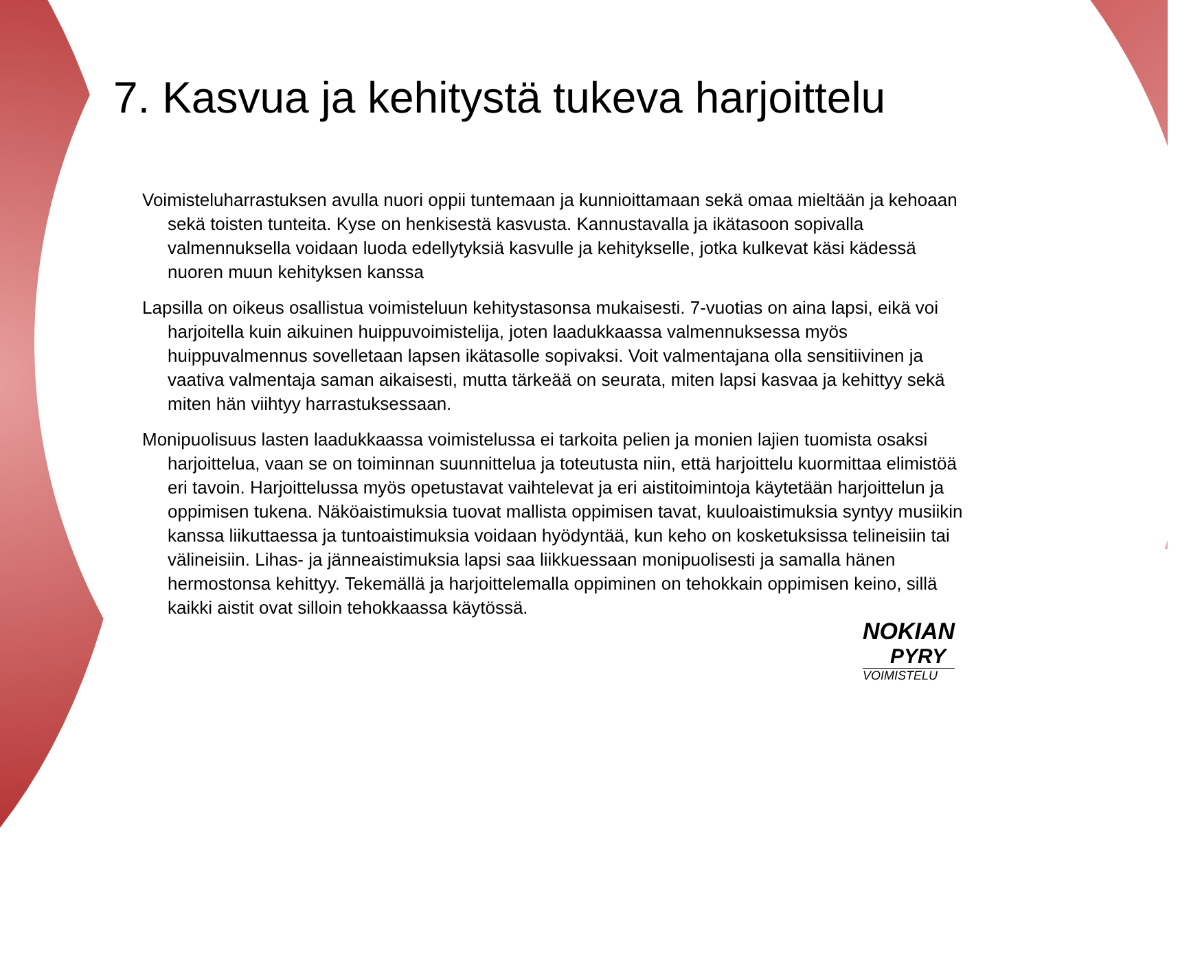7. Kasvua ja kehitystä tukeva harjoittelu
Voimisteluharrastuksen avulla nuori oppii tuntemaan ja kunnioittamaan sekä omaa mieltään ja kehoaan sekä toisten tunteita. Kyse on henkisestä kasvusta. Kannustavalla ja ikätasoon sopivalla valmennuksella voidaan luoda edellytyksiä kasvulle ja kehitykselle, jotka kulkevat käsi kädessä nuoren muun kehityksen kanssa
Lapsilla on oikeus osallistua voimisteluun kehitystasonsa mukaisesti. 7-vuotias on aina lapsi, eikä voi harjoitella kuin aikuinen huippuvoimistelija, joten laadukkaassa valmennuksessa myös huippuvalmennus sovelletaan lapsen ikätasolle sopivaksi. Voit valmentajana olla sensitiivinen ja vaativa valmentaja saman aikaisesti, mutta tärkeää on seurata, miten lapsi kasvaa ja kehittyy sekä miten hän viihtyy harrastuksessaan.
Monipuolisuus lasten laadukkaassa voimistelussa ei tarkoita pelien ja monien lajien tuomista osaksi harjoittelua, vaan se on toiminnan suunnittelua ja toteutusta niin, että harjoittelu kuormittaa elimistöä eri tavoin. Harjoittelussa myös opetustavat vaihtelevat ja eri aistitoimintoja käytetään harjoittelun ja oppimisen tukena. Näköaistimuksia tuovat mallista oppimisen tavat, kuuloaistimuksia syntyy musiikin kanssa liikuttaessa ja tuntoaistimuksia voidaan hyödyntää, kun keho on kosketuksissa telineisiin tai välineisiin. Lihas- ja jänneaistimuksia lapsi saa liikkuessaan monipuolisesti ja samalla hänen hermostonsa kehittyy. Tekemällä ja harjoittelemalla oppiminen on tehokkain oppimisen keino, sillä kaikki aistit ovat silloin tehokkaassa käytössä.
NOKIAN
PYRY
VOIMISTELU